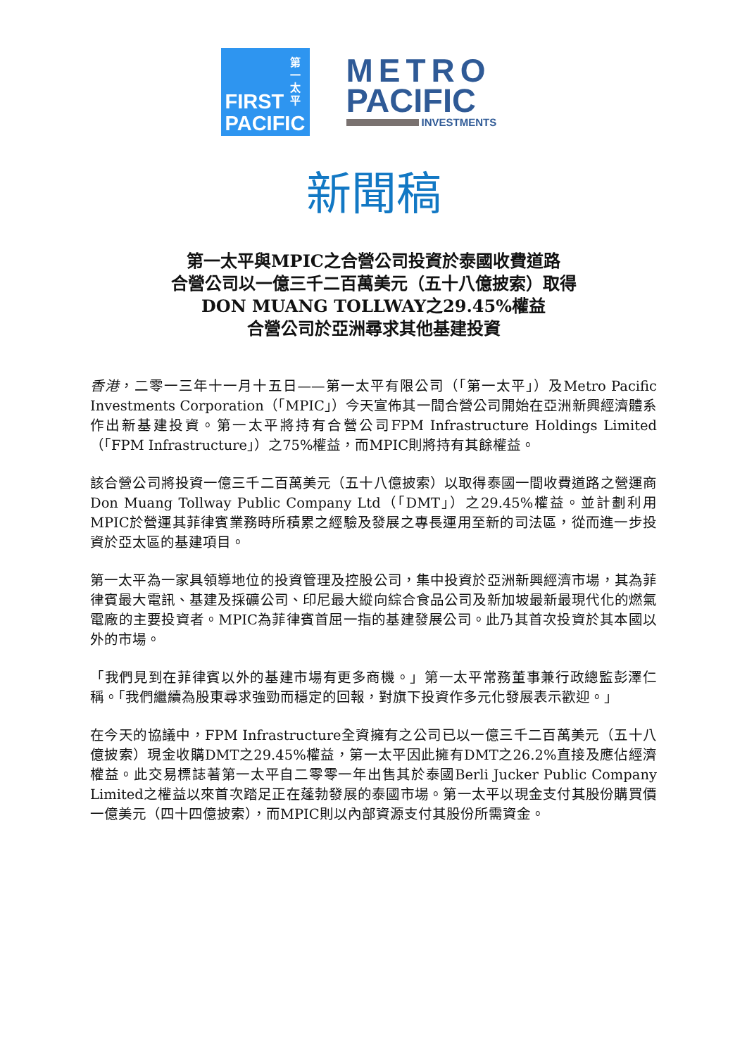第一太平
FIRST
PACIFIC
METRO
PACIFIC
INVESTMENTS
新聞稿
第一太平與MPIC之合營公司投資於泰國收費道路
合營公司以一億三千二百萬美元（五十八億披索）取得
DON MUANG TOLLWAY之29.45%權益
合營公司於亞洲尋求其他基建投資
香港，二零一三年十一月十五日——第一太平有限公司（「第一太平」）及Metro Pacific Investments Corporation（「MPIC」）今天宣佈其一間合營公司開始在亞洲新興經濟體系作出新基建投資。第一太平將持有合營公司FPM Infrastructure Holdings Limited（「FPM Infrastructure」）之75%權益，而MPIC則將持有其餘權益。
該合營公司將投資一億三千二百萬美元（五十八億披索）以取得泰國一間收費道路之營運商Don Muang Tollway Public Company Ltd（「DMT」）之29.45%權益。並計劃利用MPIC於營運其菲律賓業務時所積累之經驗及發展之專長運用至新的司法區，從而進一步投資於亞太區的基建項目。
第一太平為一家具領導地位的投資管理及控股公司，集中投資於亞洲新興經濟市場，其為菲律賓最大電訊、基建及採礦公司、印尼最大縱向綜合食品公司及新加坡最新最現代化的燃氣電廠的主要投資者。MPIC為菲律賓首屈一指的基建發展公司。此乃其首次投資於其本國以外的市場。
「我們見到在菲律賓以外的基建市場有更多商機。」第一太平常務董事兼行政總監彭澤仁稱。「我們繼續為股東尋求強勁而穩定的回報，對旗下投資作多元化發展表示歡迎。」
在今天的協議中，FPM Infrastructure全資擁有之公司已以一億三千二百萬美元（五十八億披索）現金收購DMT之29.45%權益，第一太平因此擁有DMT之26.2%直接及應佔經濟權益。此交易標誌著第一太平自二零零一年出售其於泰國Berli Jucker Public Company Limited之權益以來首次踏足正在蓬勃發展的泰國市場。第一太平以現金支付其股份購買價一億美元（四十四億披索），而MPIC則以內部資源支付其股份所需資金。